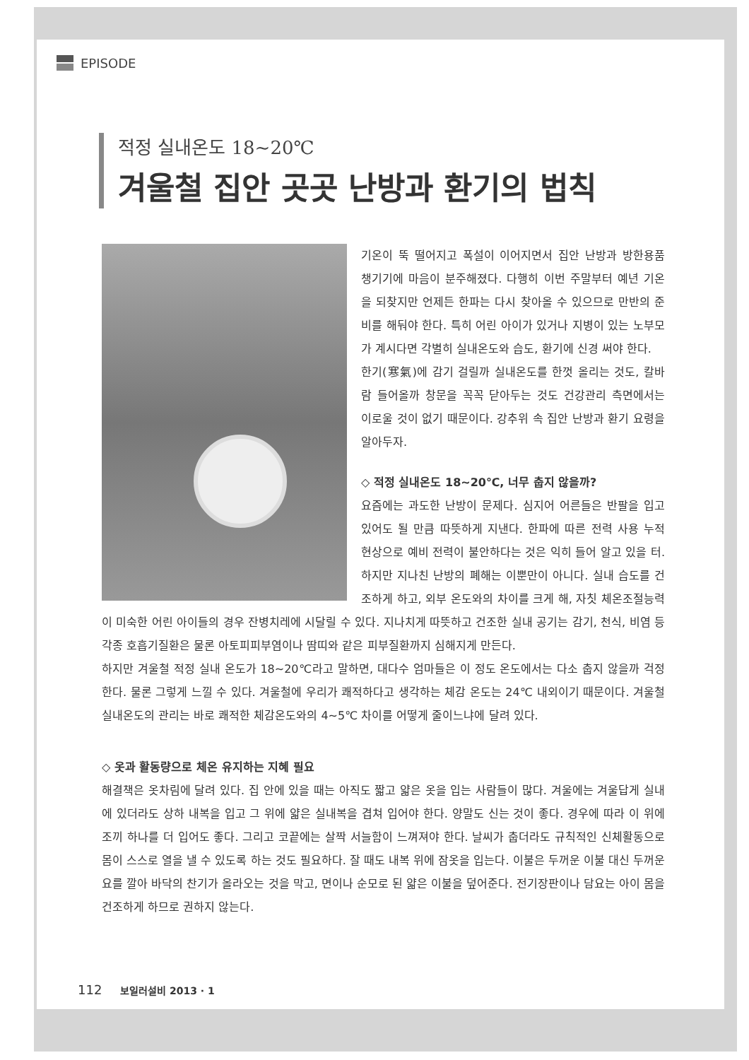EPISODE
적정 실내온도 18~20℃
겨울철 집안 곳곳 난방과 환기의 법칙
기온이 뚝 떨어지고 폭설이 이어지면서 집안 난방과 방한용품 챙기기에 마음이 분주해졌다. 다행히 이번 주말부터 예년 기온을 되찾지만 언제든 한파는 다시 찾아올 수 있으므로 만반의 준비를 해둬야 한다. 특히 어린 아이가 있거나 지병이 있는 노부모가 계시다면 각별히 실내온도와 습도, 환기에 신경 써야 한다.
한기(寒氣)에 감기 걸릴까 실내온도를 한껏 올리는 것도, 칼바람 들어올까 창문을 꼭꼭 닫아두는 것도 건강관리 측면에서는 이로울 것이 없기 때문이다. 강추위 속 집안 난방과 환기 요령을 알아두자.
◇ 적정 실내온도 18~20℃, 너무 춥지 않을까?
요즘에는 과도한 난방이 문제다. 심지어 어른들은 반팔을 입고 있어도 될 만큼 따뜻하게 지낸다. 한파에 따른 전력 사용 누적 현상으로 예비 전력이 불안하다는 것은 익히 들어 알고 있을 터. 하지만 지나친 난방의 폐해는 이뿐만이 아니다. 실내 습도를 건조하게 하고, 외부 온도와의 차이를 크게 해, 자칫 체온조절능력이 미숙한 어린 아이들의 경우 잔병치레에 시달릴 수 있다. 지나치게 따뜻하고 건조한 실내 공기는 감기, 천식, 비염 등 각종 호흡기질환은 물론 아토피피부염이나 땀띠와 같은 피부질환까지 심해지게 만든다.
하지만 겨울철 적정 실내 온도가 18~20℃라고 말하면, 대다수 엄마들은 이 정도 온도에서는 다소 춥지 않을까 걱정한다. 물론 그렇게 느낄 수 있다. 겨울철에 우리가 쾌적하다고 생각하는 체감 온도는 24℃ 내외이기 때문이다. 겨울철 실내온도의 관리는 바로 쾌적한 체감온도와의 4~5℃ 차이를 어떻게 줄이느냐에 달려 있다.
◇ 옷과 활동량으로 체온 유지하는 지혜 필요
해결책은 옷차림에 달려 있다. 집 안에 있을 때는 아직도 짧고 얇은 옷을 입는 사람들이 많다. 겨울에는 겨울답게 실내에 있더라도 상하 내복을 입고 그 위에 얇은 실내복을 겹쳐 입어야 한다. 양말도 신는 것이 좋다. 경우에 따라 이 위에 조끼 하나를 더 입어도 좋다. 그리고 코끝에는 살짝 서늘함이 느껴져야 한다. 날씨가 춥더라도 규칙적인 신체활동으로 몸이 스스로 열을 낼 수 있도록 하는 것도 필요하다. 잘 때도 내복 위에 잠옷을 입는다. 이불은 두꺼운 이불 대신 두꺼운 요를 깔아 바닥의 찬기가 올라오는 것을 막고, 면이나 순모로 된 얇은 이불을 덮어준다. 전기장판이나 담요는 아이 몸을 건조하게 하므로 권하지 않는다.
112 보일러설비 2013 · 1